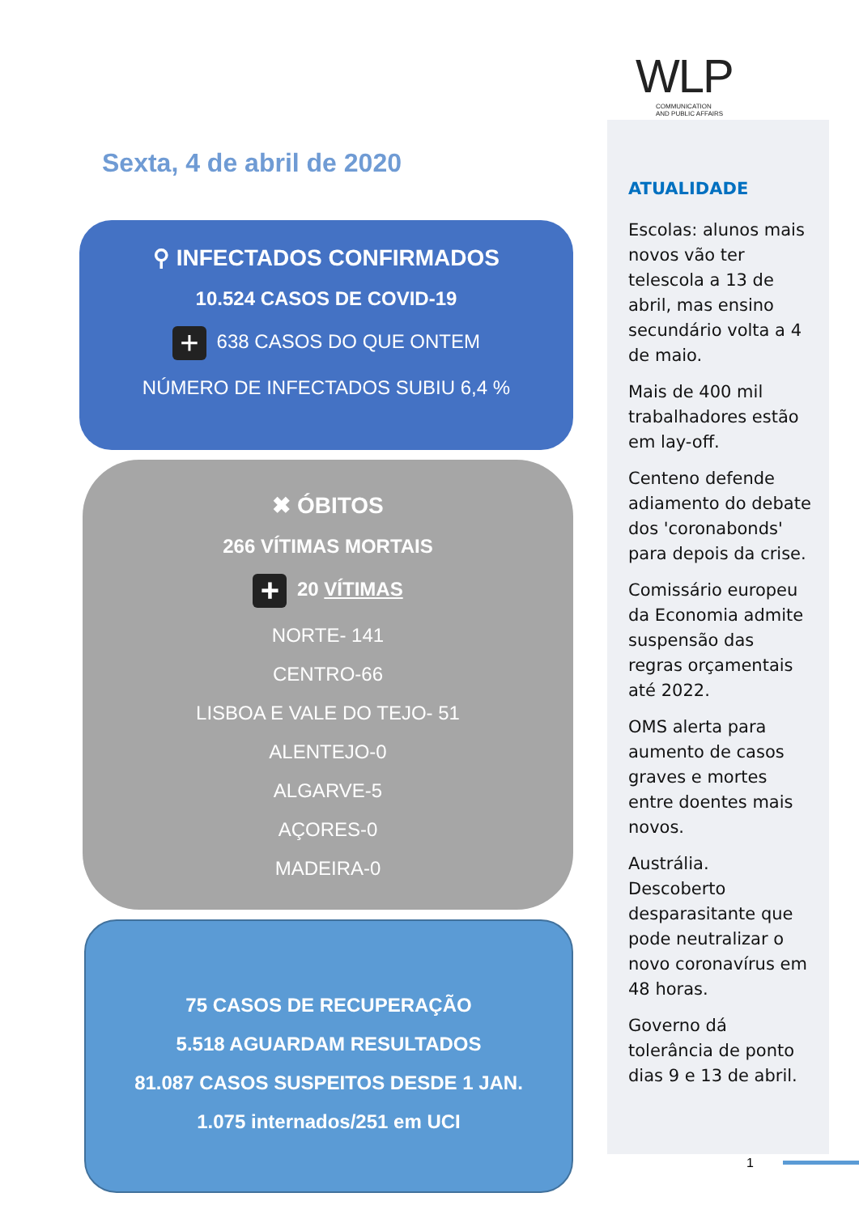WLP
COMMUNICATION
AND PUBLIC AFFAIRS
Sexta, 4 de abril de 2020
⚲ INFECTADOS CONFIRMADOS
10.524 CASOS DE COVID-19
+ 638 CASOS DO QUE ONTEM
NÚMERO DE INFECTADOS SUBIU 6,4 %
✖ ÓBITOS
266 VÍTIMAS MORTAIS
+ 20 VÍTIMAS
NORTE- 141
CENTRO-66
LISBOA E VALE DO TEJO- 51
ALENTEJO-0
ALGARVE-5
AÇORES-0
MADEIRA-0
75 CASOS DE RECUPERAÇÃO
5.518 AGUARDAM RESULTADOS
81.087 CASOS SUSPEITOS DESDE 1 JAN.
1.075 internados/251 em UCI
ATUALIDADE
Escolas: alunos mais novos vão ter telescola a 13 de abril, mas ensino secundário volta a 4 de maio.
Mais de 400 mil trabalhadores estão em lay-off.
Centeno defende adiamento do debate dos 'coronabonds' para depois da crise.
Comissário europeu da Economia admite suspensão das regras orçamentais até 2022.
OMS alerta para aumento de casos graves e mortes entre doentes mais novos.
Austrália. Descoberto desparasitante que pode neutralizar o novo coronavírus em 48 horas.
Governo dá tolerância de ponto dias 9 e 13 de abril.
1